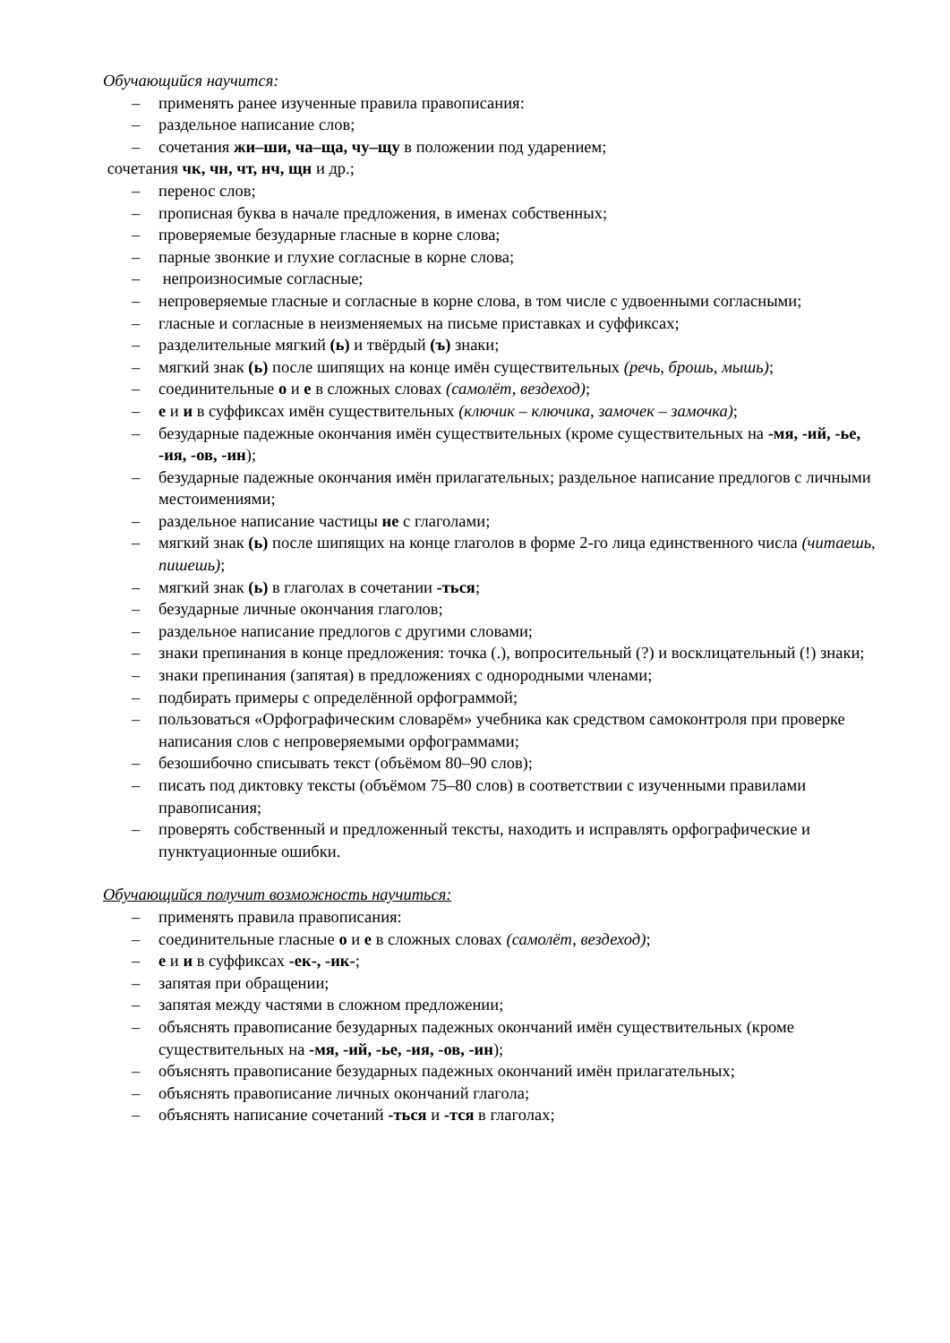Обучающийся научится:
– применять ранее изученные правила правописания:
– раздельное написание слов;
– сочетания жи–ши, ча–ща, чу–щу в положении под ударением;
сочетания чк, чн, чт, нч, щн и др.;
– перенос слов;
– прописная буква в начале предложения, в именах собственных;
– проверяемые безударные гласные в корне слова;
– парные звонкие и глухие согласные в корне слова;
– непроизносимые согласные;
– непроверяемые гласные и согласные в корне слова, в том числе с удвоенными согласными;
– гласные и согласные в неизменяемых на письме приставках и суффиксах;
– разделительные мягкий (ь) и твёрдый (ъ) знаки;
– мягкий знак (ь) после шипящих на конце имён существительных (речь, брошь, мышь);
– соединительные о и е в сложных словах (самолёт, вездеход);
– е и и в суффиксах имён существительных (ключик – ключика, замочек – замочка);
– безударные падежные окончания имён существительных (кроме существительных на -мя, -ий, -ье, -ия, -ов, -ин);
– безударные падежные окончания имён прилагательных; раздельное написание предлогов с личными местоимениями;
– раздельное написание частицы не с глаголами;
– мягкий знак (ь) после шипящих на конце глаголов в форме 2-го лица единственного числа (читаешь, пишешь);
– мягкий знак (ь) в глаголах в сочетании -ться;
– безударные личные окончания глаголов;
– раздельное написание предлогов с другими словами;
– знаки препинания в конце предложения: точка (.), вопросительный (?) и восклицательный (!) знаки;
– знаки препинания (запятая) в предложениях с однородными членами;
– подбирать примеры с определённой орфограммой;
– пользоваться «Орфографическим словарём» учебника как средством самоконтроля при проверке написания слов с непроверяемыми орфограммами;
– безошибочно списывать текст (объёмом 80–90 слов);
– писать под диктовку тексты (объёмом 75–80 слов) в соответствии с изученными правилами правописания;
– проверять собственный и предложенный тексты, находить и исправлять орфографические и пунктуационные ошибки.
Обучающийся получит возможность научиться:
– применять правила правописания:
– соединительные гласные о и е в сложных словах (самолёт, вездеход);
– е и и в суффиксах -ек-, -ик-;
– запятая при обращении;
– запятая между частями в сложном предложении;
– объяснять правописание безударных падежных окончаний имён существительных (кроме существительных на -мя, -ий, -ье, -ия, -ов, -ин);
– объяснять правописание безударных падежных окончаний имён прилагательных;
– объяснять правописание личных окончаний глагола;
– объяснять написание сочетаний -ться и -тся в глаголах;